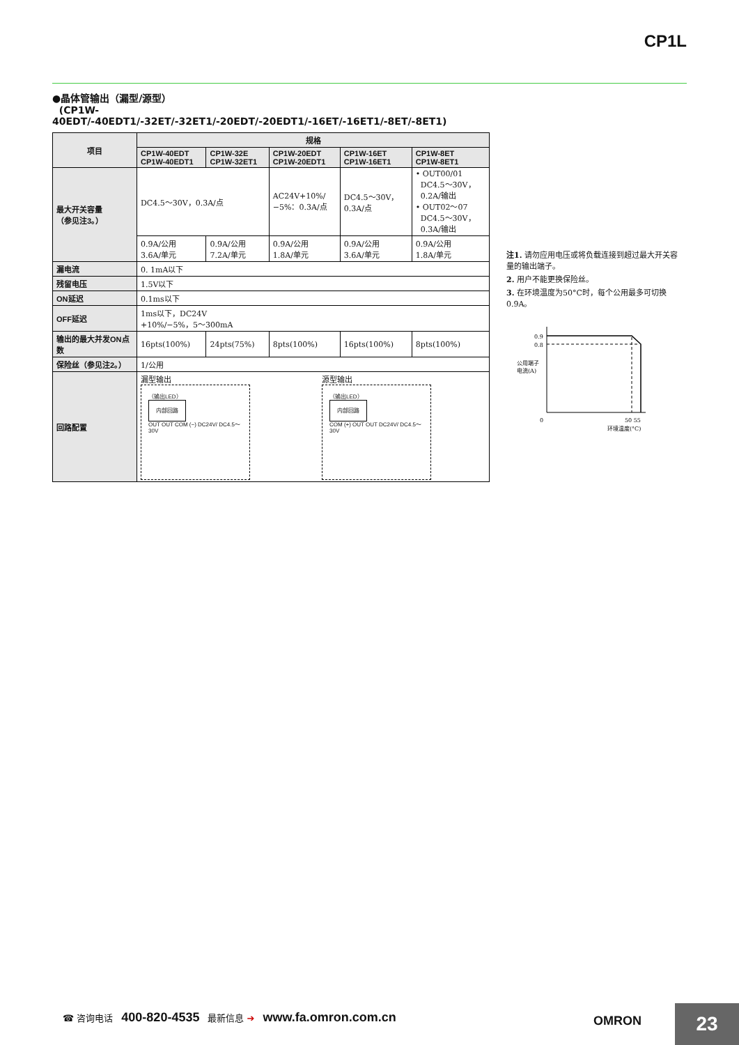CP1L
●晶体管输出（漏型/源型）
(CP1W-40EDT/-40EDT1/-32ET/-32ET1/-20EDT/-20EDT1/-16ET/-16ET1/-8ET/-8ET1)
| 项目 | 规格 | | | | |
| --- | --- | --- | --- | --- | --- |
| | CP1W-40EDT CP1W-40EDT1 | CP1W-32E CP1W-32ET1 | CP1W-20EDT CP1W-20EDT1 | CP1W-16ET CP1W-16ET1 | CP1W-8ET CP1W-8ET1 |
| 最大开关容量 （参见注3。） | DC4.5～30V，0.3A/点 | | AC24V+10%/ −5%：0.3A/点 | DC4.5～30V， 0.3A/点 | • OUT00/01 DC4.5～30V， 0.2A/输出 • OUT02～07 DC4.5～30V， 0.3A/输出 |
| | 0.9A/公用 3.6A/单元 | 0.9A/公用 7.2A/单元 | 0.9A/公用 1.8A/单元 | 0.9A/公用 3.6A/单元 | 0.9A/公用 1.8A/单元 |
| 漏电流 | 0. 1mA以下 | | | | |
| 残留电压 | 1.5V以下 | | | | |
| ON延迟 | 0.1ms以下 | | | | |
| OFF延迟 | 1ms以下，DC24V +10%/−5%，5～300mA | | | | |
| 输出的最大并发ON点数 | 16pts(100%) | 24pts(75%) | 8pts(100%) | 16pts(100%) | 8pts(100%) |
| 保险丝（参见注2。） | 1/公用 | | | | |
| 回路配置 | 漏型输出 （输出LED） 内部回路 OUT OUT COM (−) DC24V/ DC4.5～30V 源型输出 （输出LED） 内部回路 COM (+) OUT OUT DC24V/ DC4.5～30V | | | | |
注1. 请勿应用电压或将负载连接到超过最大开关容量的输出端子。
2. 用户不能更换保险丝。
3. 在环境温度为50°C时，每个公用最多可切换0.9A。
0.9
0.8
公用端子
电流(A)
0
50 55
环境温度(°C)
☎ 咨询电话 400-820-4535 最新信息 ➔ www.fa.omron.com.cn
OMRON 23